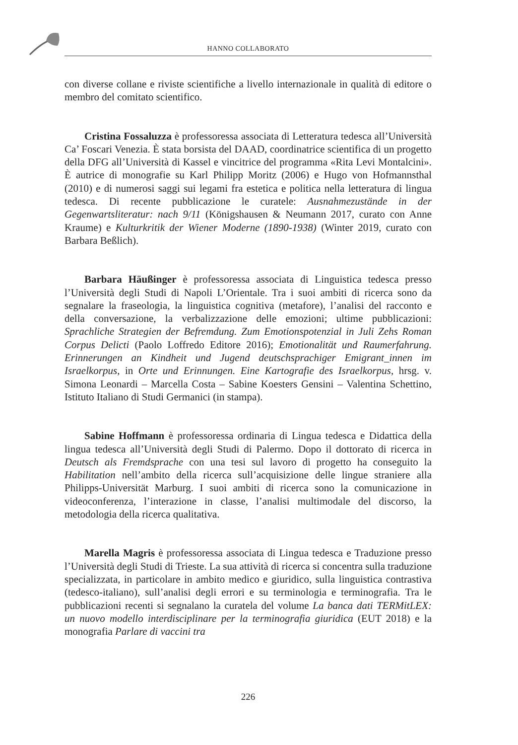HANNO COLLABORATO
con diverse collane e riviste scientifiche a livello internazionale in qualità di editore o membro del comitato scientifico.
Cristina Fossaluzza è professoressa associata di Letteratura tedesca all’Università Ca’ Foscari Venezia. È stata borsista del DAAD, coordinatrice scientifica di un progetto della DFG all’Università di Kassel e vincitrice del programma «Rita Levi Montalcini». È autrice di monografie su Karl Philipp Moritz (2006) e Hugo von Hofmannsthal (2010) e di numerosi saggi sui legami fra estetica e politica nella letteratura di lingua tedesca. Di recente pubblicazione le curatele: Ausnahmezustände in der Gegenwartsliteratur: nach 9/11 (Königshausen & Neumann 2017, curato con Anne Kraume) e Kulturkritik der Wiener Moderne (1890-1938) (Winter 2019, curato con Barbara Beßlich).
Barbara Häußinger è professoressa associata di Linguistica tedesca presso l’Università degli Studi di Napoli L’Orientale. Tra i suoi ambiti di ricerca sono da segnalare la fraseologia, la linguistica cognitiva (metafore), l’analisi del racconto e della conversazione, la verbalizzazione delle emozioni; ultime pubblicazioni: Sprachliche Strategien der Befremdung. Zum Emotionspotenzial in Juli Zehs Roman Corpus Delicti (Paolo Loffredo Editore 2016); Emotionalität und Raumerfahrung. Erinnerungen an Kindheit und Jugend deutschsprachiger Emigrant_innen im Israelkorpus, in Orte und Erinnungen. Eine Kartografie des Israelkorpus, hrsg. v. Simona Leonardi – Marcella Costa – Sabine Koesters Gensini – Valentina Schettino, Istituto Italiano di Studi Germanici (in stampa).
Sabine Hoffmann è professoressa ordinaria di Lingua tedesca e Didattica della lingua tedesca all’Università degli Studi di Palermo. Dopo il dottorato di ricerca in Deutsch als Fremdsprache con una tesi sul lavoro di progetto ha conseguito la Habilitation nell’ambito della ricerca sull’acquisizione delle lingue straniere alla Philipps-Universität Marburg. I suoi ambiti di ricerca sono la comunicazione in videoconferenza, l’interazione in classe, l’analisi multimodale del discorso, la metodologia della ricerca qualitativa.
Marella Magris è professoressa associata di Lingua tedesca e Traduzione presso l’Università degli Studi di Trieste. La sua attività di ricerca si concentra sulla traduzione specializzata, in particolare in ambito medico e giuridico, sulla linguistica contrastiva (tedesco-italiano), sull’analisi degli errori e su terminologia e terminografia. Tra le pubblicazioni recenti si segnalano la curatela del volume La banca dati TERMitLEX: un nuovo modello interdisciplinare per la terminografia giuridica (EUT 2018) e la monografia Parlare di vaccini tra
226